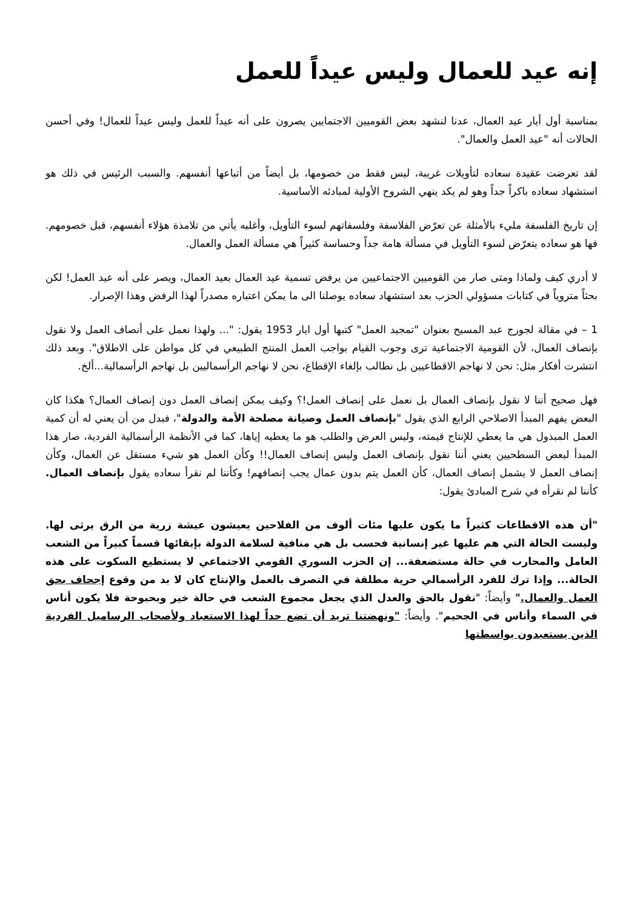إنه عيد للعمال وليس عيداً للعمل
بمناسبة أول أيار عيد العمال، عدنا لنشهد بعض القوميين الاجتمايين يصرون على أنه عيداً للعمل وليس عيداً للعمال! وفي أحسن الحالات أنه "عيد العمل والعمال".
لقد تعرضت عقيدة سعاده لتأويلات غريبة، ليس فقط من خصومها، بل أيضاً من أتباعها أنفسهم. والسبب الرئيس في ذلك هو استشهاد سعاده باكراً جداً وهو لم يكد ينهي الشروح الأولية لمبادئه الأساسية.
إن تاريخ الفلسفة مليء بالأمثلة عن تعرّض الفلاسفة وفلسفاتهم لسوء التأويل، وأغلبه يأتي من تلامذة هؤلاء أنفسهم، قبل خصومهم. فها هو سعاده يتعرّض لسوء التأويل في مسألة هامة جداً وحساسة كثيراً هي مسألة العمل والعمال.
لا أدري كيف ولماذا ومتى صار من القوميين الاجتماعيين من يرفض تسمية عيد العمال بعيد العمال، ويصر على أنه عيد العمل! لكن بحثاً متروياً في كتابات مسؤولي الحزب بعد استشهاد سعاده يوصلنا الى ما يمكن اعتباره مصدراً لهذا الرفض وهذا الإصرار.
1 – في مقالة لجورج عبد المسيح بعنوان "تمجيد العمل" كتبها أول ايار 1953 يقول: "... ولهذا نعمل على أنصاف العمل ولا نقول بإنصاف العمال، لأن القومية الاجتماعية ترى وجوب القيام بواجب العمل المنتج الطبيعي في كل مواطن على الاطلاق". وبعد ذلك انتشرت أفكار مثل: نحن لا نهاجم الاقطاعيين بل نطالب بإلغاء الإقطاع، نحن لا نهاجم الرأسماليين بل نهاجم الرأسمالية...ألخ.
فهل صحيح أننا لا نقول بإنصاف العمال بل نعمل على إنصاف العمل!؟ وكيف يمكن إنصاف العمل دون إنصاف العمال؟ هكذا كان البعض يفهم المبدأ الاصلاحي الرابع الذي يقول "بإنصاف العمل وصيانة مصلحة الأمة والدولة"، فبدل من أن يعني له أن كمية العمل المبذول هي ما يعطي للإنتاج قيمته، وليس العرض والطلب هو ما يعطيه إياها، كما في الأنظمة الرأسمالية الفردية، صار هذا المبدأ لبعض السطحيين يعني أننا نقول بإنصاف العمل وليس إنصاف العمال!! وكأن العمل هو شيء مستقل عن العمال، وكأن إنصاف العمل لا يشمل إنصاف العمال، كأن العمل يتم بدون عمال يجب إنصافهم! وكأننا لم نقرأ سعاده يقول بإنصاف العمال. كأننا لم نقرأه في شرح المبادئ يقول:
"أن هذه الاقطاعات كثيراً ما يكون عليها مئات ألوف من الفلاحين يعيشون عيشة زرية من الرق يرثى لها. وليست الحالة التي هم عليها غير إنسانية فحسب بل هي منافية لسلامة الدولة بإبقائها قسماً كبيراً من الشعب العامل والمحارب في حالة مستضعفة... إن الحزب السوري القومي الاجتماعي لا يستطيع السكوت على هذه الحالة... وإذا ترك للفرد الرأسمالي حرية مطلقة في التصرف بالعمل والإنتاج كان لا بد من وقوع إجحاف بحق العمل والعمال." وأيضاً: "نقول بالحق والعدل الذي يجعل مجموع الشعب في حالة خير وبحبوحة فلا يكون أناس في السماء وأناس في الجحيم". وأيضاً: "ونهضتنا تريد أن تضع حداً لهذا الاستعباد ولأصحاب الرساميل الفردية الذين يستعبدون بواسطتها